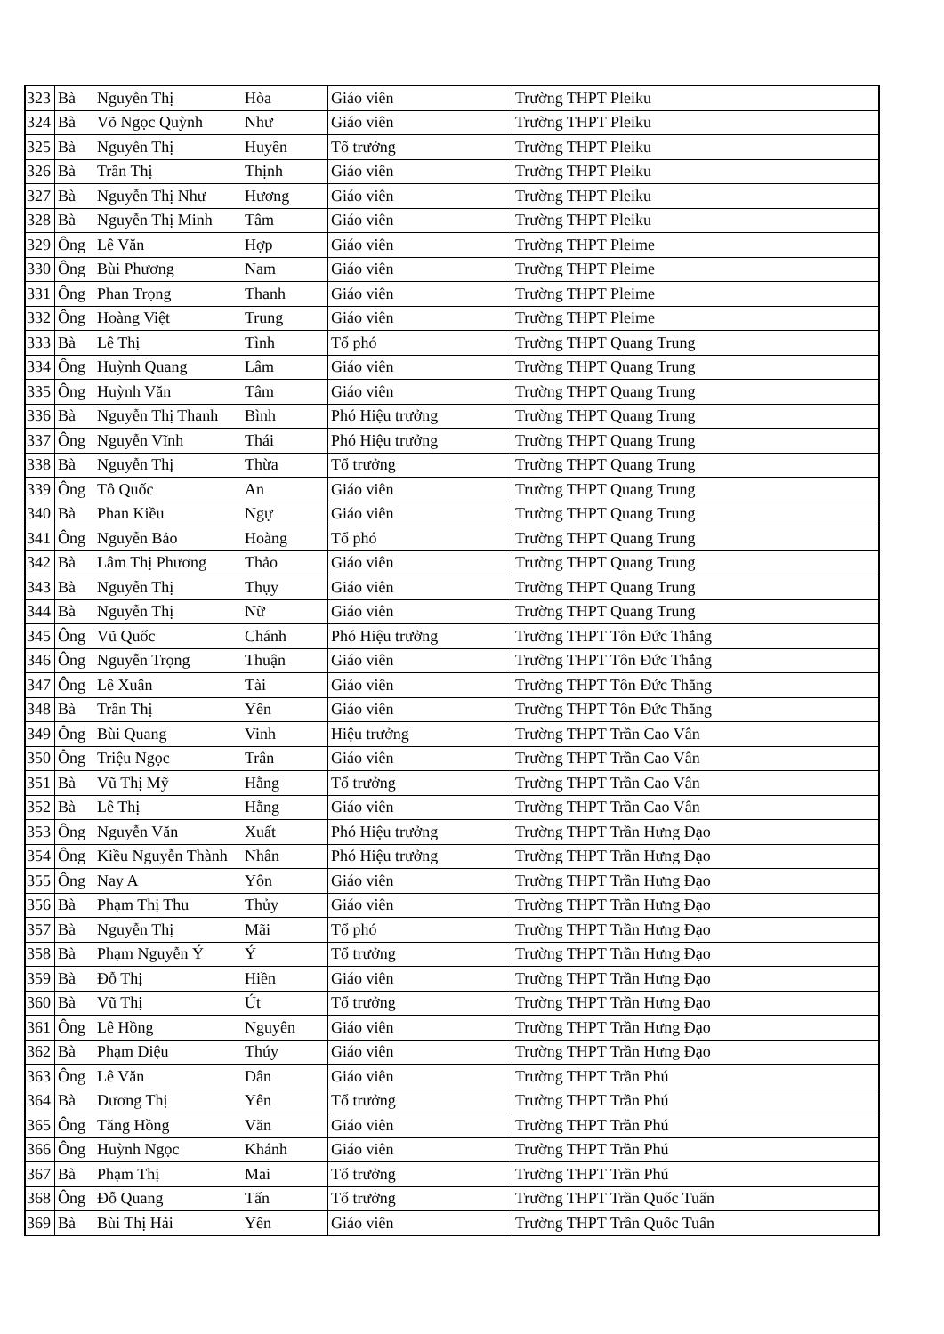| 323 | Bà | Nguyễn Thị | Hòa | Giáo viên | Trường THPT Pleiku |
| 324 | Bà | Võ Ngọc Quỳnh | Như | Giáo viên | Trường THPT Pleiku |
| 325 | Bà | Nguyễn Thị | Huyền | Tổ trưởng | Trường THPT Pleiku |
| 326 | Bà | Trần Thị | Thịnh | Giáo viên | Trường THPT Pleiku |
| 327 | Bà | Nguyễn Thị Như | Hương | Giáo viên | Trường THPT Pleiku |
| 328 | Bà | Nguyễn Thị Minh | Tâm | Giáo viên | Trường THPT Pleiku |
| 329 | Ông | Lê Văn | Hợp | Giáo viên | Trường THPT Pleime |
| 330 | Ông | Bùi Phương | Nam | Giáo viên | Trường THPT Pleime |
| 331 | Ông | Phan Trọng | Thanh | Giáo viên | Trường THPT Pleime |
| 332 | Ông | Hoàng Việt | Trung | Giáo viên | Trường THPT Pleime |
| 333 | Bà | Lê Thị | Tình | Tổ phó | Trường THPT Quang Trung |
| 334 | Ông | Huỳnh Quang | Lâm | Giáo viên | Trường THPT Quang Trung |
| 335 | Ông | Huỳnh Văn | Tâm | Giáo viên | Trường THPT Quang Trung |
| 336 | Bà | Nguyễn Thị Thanh | Bình | Phó Hiệu trưởng | Trường THPT Quang Trung |
| 337 | Ông | Nguyễn Vĩnh | Thái | Phó Hiệu trưởng | Trường THPT Quang Trung |
| 338 | Bà | Nguyễn Thị | Thừa | Tổ trưởng | Trường THPT Quang Trung |
| 339 | Ông | Tô Quốc | An | Giáo viên | Trường THPT Quang Trung |
| 340 | Bà | Phan Kiều | Ngự | Giáo viên | Trường THPT Quang Trung |
| 341 | Ông | Nguyễn Bảo | Hoàng | Tổ phó | Trường THPT Quang Trung |
| 342 | Bà | Lâm Thị Phương | Thảo | Giáo viên | Trường THPT Quang Trung |
| 343 | Bà | Nguyễn Thị | Thụy | Giáo viên | Trường THPT Quang Trung |
| 344 | Bà | Nguyễn Thị | Nữ | Giáo viên | Trường THPT Quang Trung |
| 345 | Ông | Vũ Quốc | Chánh | Phó Hiệu trưởng | Trường THPT Tôn Đức Thắng |
| 346 | Ông | Nguyễn Trọng | Thuận | Giáo viên | Trường THPT Tôn Đức Thắng |
| 347 | Ông | Lê Xuân | Tài | Giáo viên | Trường THPT Tôn Đức Thắng |
| 348 | Bà | Trần Thị | Yến | Giáo viên | Trường THPT Tôn Đức Thắng |
| 349 | Ông | Bùi Quang | Vinh | Hiệu trưởng | Trường THPT Trần Cao Vân |
| 350 | Ông | Triệu Ngọc | Trân | Giáo viên | Trường THPT Trần Cao Vân |
| 351 | Bà | Vũ Thị Mỹ | Hằng | Tổ trưởng | Trường THPT Trần Cao Vân |
| 352 | Bà | Lê Thị | Hằng | Giáo viên | Trường THPT Trần Cao Vân |
| 353 | Ông | Nguyễn Văn | Xuất | Phó Hiệu trưởng | Trường THPT Trần Hưng Đạo |
| 354 | Ông | Kiều Nguyễn Thành | Nhân | Phó Hiệu trưởng | Trường THPT Trần Hưng Đạo |
| 355 | Ông | Nay A | Yôn | Giáo viên | Trường THPT Trần Hưng Đạo |
| 356 | Bà | Phạm Thị Thu | Thủy | Giáo viên | Trường THPT Trần Hưng Đạo |
| 357 | Bà | Nguyễn Thị | Mãi | Tổ phó | Trường THPT Trần Hưng Đạo |
| 358 | Bà | Phạm Nguyễn Ý | Ý | Tổ trưởng | Trường THPT Trần Hưng Đạo |
| 359 | Bà | Đỗ Thị | Hiền | Giáo viên | Trường THPT Trần Hưng Đạo |
| 360 | Bà | Vũ Thị | Út | Tổ trưởng | Trường THPT Trần Hưng Đạo |
| 361 | Ông | Lê Hồng | Nguyên | Giáo viên | Trường THPT Trần Hưng Đạo |
| 362 | Bà | Phạm Diệu | Thúy | Giáo viên | Trường THPT Trần Hưng Đạo |
| 363 | Ông | Lê Văn | Dân | Giáo viên | Trường THPT Trần Phú |
| 364 | Bà | Dương Thị | Yên | Tổ trưởng | Trường THPT Trần Phú |
| 365 | Ông | Tăng Hồng | Văn | Giáo viên | Trường THPT Trần Phú |
| 366 | Ông | Huỳnh Ngọc | Khánh | Giáo viên | Trường THPT Trần Phú |
| 367 | Bà | Phạm Thị | Mai | Tổ trưởng | Trường THPT Trần Phú |
| 368 | Ông | Đỗ Quang | Tấn | Tổ trưởng | Trường THPT Trần Quốc Tuấn |
| 369 | Bà | Bùi Thị Hải | Yến | Giáo viên | Trường THPT Trần Quốc Tuấn |